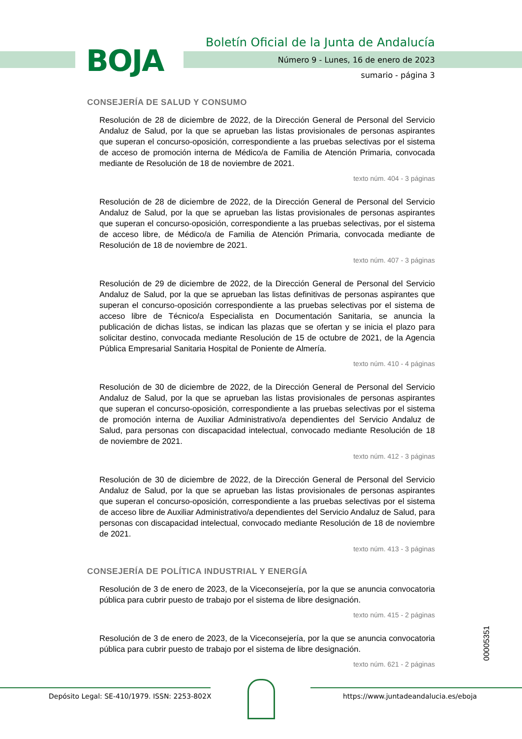BOJA
Boletín Oficial de la Junta de Andalucía
Número 9 - Lunes, 16 de enero de 2023
sumario - página 3
CONSEJERÍA DE SALUD Y CONSUMO
Resolución de 28 de diciembre de 2022, de la Dirección General de Personal del Servicio Andaluz de Salud, por la que se aprueban las listas provisionales de personas aspirantes que superan el concurso-oposición, correspondiente a las pruebas selectivas por el sistema de acceso de promoción interna de Médico/a de Familia de Atención Primaria, convocada mediante de Resolución de 18 de noviembre de 2021.
texto núm. 404 - 3 páginas
Resolución de 28 de diciembre de 2022, de la Dirección General de Personal del Servicio Andaluz de Salud, por la que se aprueban las listas provisionales de personas aspirantes que superan el concurso-oposición, correspondiente a las pruebas selectivas, por el sistema de acceso libre, de Médico/a de Familia de Atención Primaria, convocada mediante de Resolución de 18 de noviembre de 2021.
texto núm. 407 - 3 páginas
Resolución de 29 de diciembre de 2022, de la Dirección General de Personal del Servicio Andaluz de Salud, por la que se aprueban las listas definitivas de personas aspirantes que superan el concurso-oposición correspondiente a las pruebas selectivas por el sistema de acceso libre de Técnico/a Especialista en Documentación Sanitaria, se anuncia la publicación de dichas listas, se indican las plazas que se ofertan y se inicia el plazo para solicitar destino, convocada mediante Resolución de 15 de octubre de 2021, de la Agencia Pública Empresarial Sanitaria Hospital de Poniente de Almería.
texto núm. 410 - 4 páginas
Resolución de 30 de diciembre de 2022, de la Dirección General de Personal del Servicio Andaluz de Salud, por la que se aprueban las listas provisionales de personas aspirantes que superan el concurso-oposición, correspondiente a las pruebas selectivas por el sistema de promoción interna de Auxiliar Administrativo/a dependientes del Servicio Andaluz de Salud, para personas con discapacidad intelectual, convocado mediante Resolución de 18 de noviembre de 2021.
texto núm. 412 - 3 páginas
Resolución de 30 de diciembre de 2022, de la Dirección General de Personal del Servicio Andaluz de Salud, por la que se aprueban las listas provisionales de personas aspirantes que superan el concurso-oposición, correspondiente a las pruebas selectivas por el sistema de acceso libre de Auxiliar Administrativo/a dependientes del Servicio Andaluz de Salud, para personas con discapacidad intelectual, convocado mediante Resolución de 18 de noviembre de 2021.
texto núm. 413 - 3 páginas
CONSEJERÍA DE POLÍTICA INDUSTRIAL Y ENERGÍA
Resolución de 3 de enero de 2023, de la Viceconsejería, por la que se anuncia convocatoria pública para cubrir puesto de trabajo por el sistema de libre designación.
texto núm. 415 - 2 páginas
Resolución de 3 de enero de 2023, de la Viceconsejería, por la que se anuncia convocatoria pública para cubrir puesto de trabajo por el sistema de libre designación.
texto núm. 621 - 2 páginas
00005351
Depósito Legal: SE-410/1979. ISSN: 2253-802X
https://www.juntadeandalucia.es/eboja